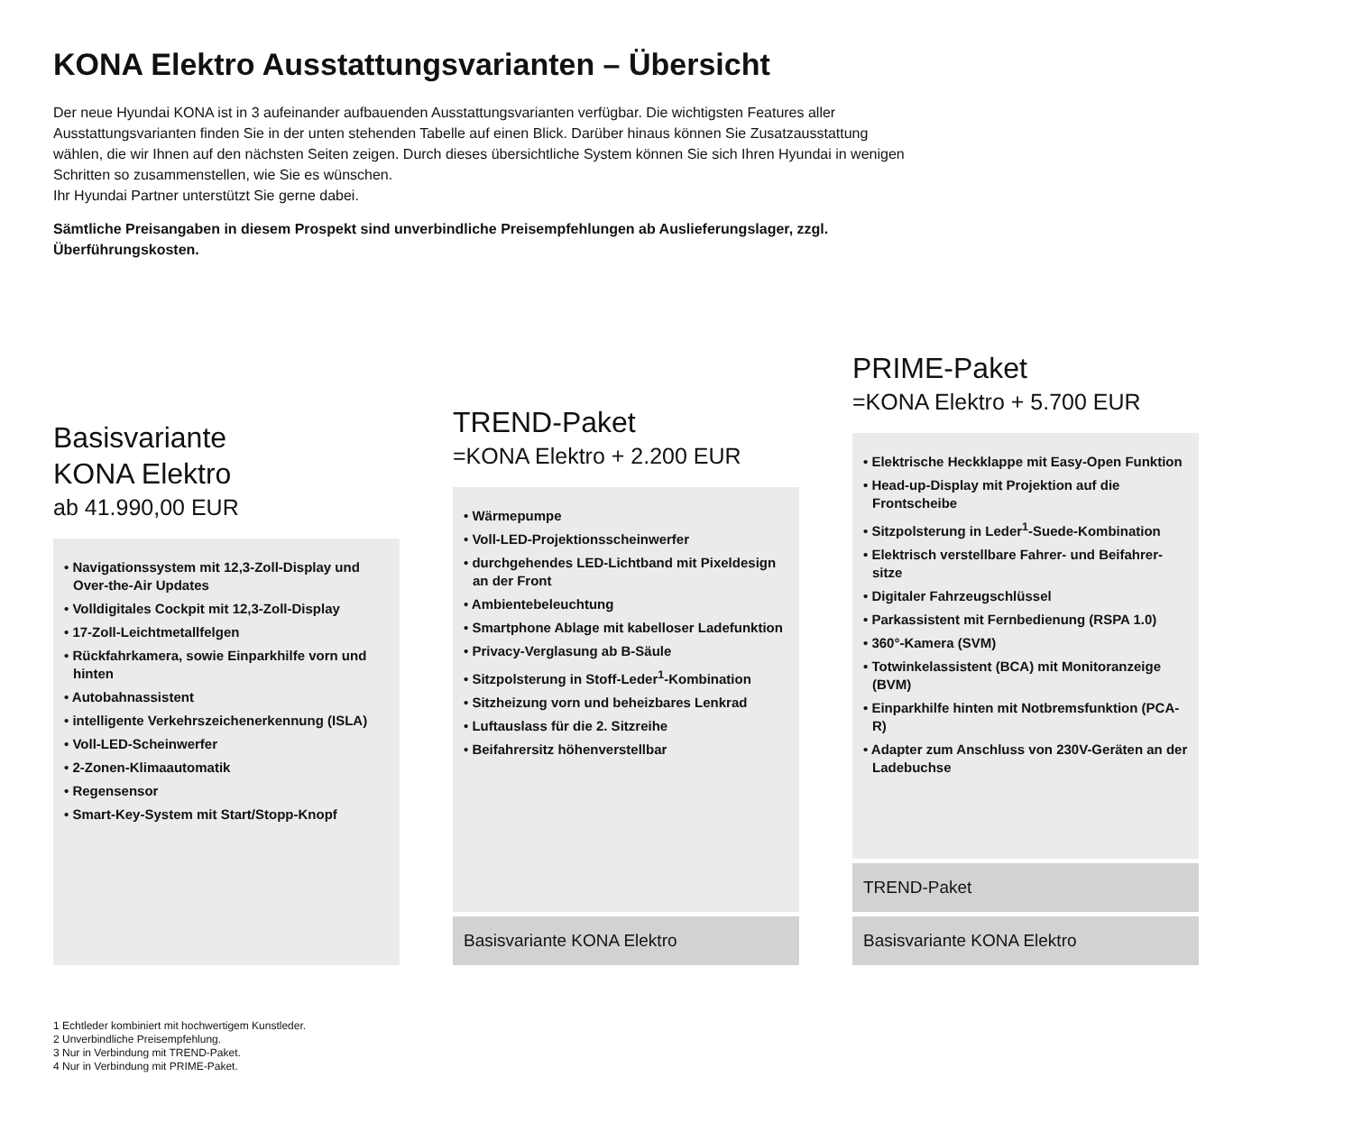KONA Elektro Ausstattungsvarianten – Übersicht
Der neue Hyundai KONA ist in 3 aufeinander aufbauenden Ausstattungsvarianten verfügbar. Die wichtigsten Features aller Ausstattungsvarianten finden Sie in der unten stehenden Tabelle auf einen Blick. Darüber hinaus können Sie Zusatzausstattung wählen, die wir Ihnen auf den nächsten Seiten zeigen. Durch dieses übersichtliche System können Sie sich Ihren Hyundai in wenigen Schritten so zusammenstellen, wie Sie es wünschen.
Ihr Hyundai Partner unterstützt Sie gerne dabei.
Sämtliche Preisangaben in diesem Prospekt sind unverbindliche Preisempfehlungen ab Auslieferungslager, zzgl. Überführungskosten.
Basisvariante
KONA Elektro
ab 41.990,00 EUR
• Navigationssystem mit 12,3-Zoll-Display und Over-the-Air Updates
• Volldigitales Cockpit mit 12,3-Zoll-Display
• 17-Zoll-Leichtmetallfelgen
• Rückfahrkamera, sowie Einparkhilfe vorn und hinten
• Autobahnassistent
• intelligente Verkehrszeichenerkennung (ISLA)
• Voll-LED-Scheinwerfer
• 2-Zonen-Klimaautomatik
• Regensensor
• Smart-Key-System mit Start/Stopp-Knopf
TREND-Paket
=KONA Elektro + 2.200 EUR
• Wärmepumpe
• Voll-LED-Projektionsscheinwerfer
• durchgehendes LED-Lichtband mit Pixeldesign an der Front
• Ambientebeleuchtung
• Smartphone Ablage mit kabelloser Ladefunktion
• Privacy-Verglasung ab B-Säule
• Sitzpolsterung in Stoff-Leder<sup>1</sup>-Kombination
• Sitzheizung vorn und beheizbares Lenkrad
• Luftauslass für die 2. Sitzreihe
• Beifahrersitz höhenverstellbar
Basisvariante KONA Elektro
PRIME-Paket
=KONA Elektro + 5.700 EUR
• Elektrische Heckklappe mit Easy-Open Funktion
• Head-up-Display mit Projektion auf die Frontscheibe
• Sitzpolsterung in Leder<sup>1</sup>-Suede-Kombination
• Elektrisch verstellbare Fahrer- und Beifahrer­sitze
• Digitaler Fahrzeugschlüssel
• Parkassistent mit Fernbedienung (RSPA 1.0)
• 360°-Kamera (SVM)
• Totwinkelassistent (BCA) mit Monitoranzeige (BVM)
• Einparkhilfe hinten mit Notbremsfunktion (PCA-R)
• Adapter zum Anschluss von 230V-Geräten an der Ladebuchse
TREND-Paket
Basisvariante KONA Elektro
1 Echtleder kombiniert mit hochwertigem Kunstleder.
2 Unverbindliche Preisempfehlung.
3 Nur in Verbindung mit TREND-Paket.
4 Nur in Verbindung mit PRIME-Paket.